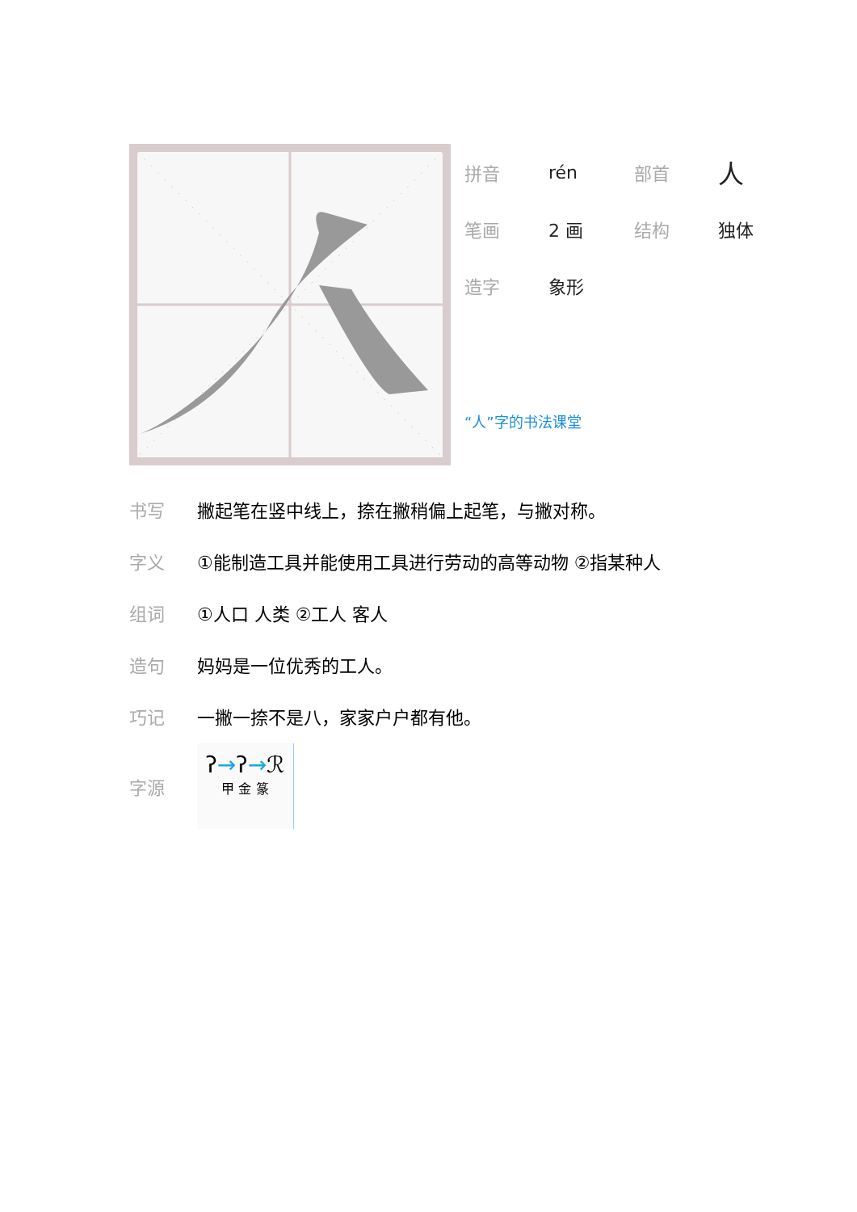| 拼音 | rén | 部首 | 人 |
| 笔画 | 2 画 | 结构 | 独体 |
| 造字 | 象形 | | |
“人”字的书法课堂
| 书写 | 撇起笔在竖中线上，捺在撇稍偏上起笔，与撇对称。 |
| 字义 | ①能制造工具并能使用工具进行劳动的高等动物 ②指某种人 |
| 组词 | ①人口 人类 ②工人 客人 |
| 造句 | 妈妈是一位优秀的工人。 |
| 巧记 | 一撇一捺不是八，家家户户都有他。 |
| 字源 | ʔ → ʔ → ℛ 甲 金 篆 |